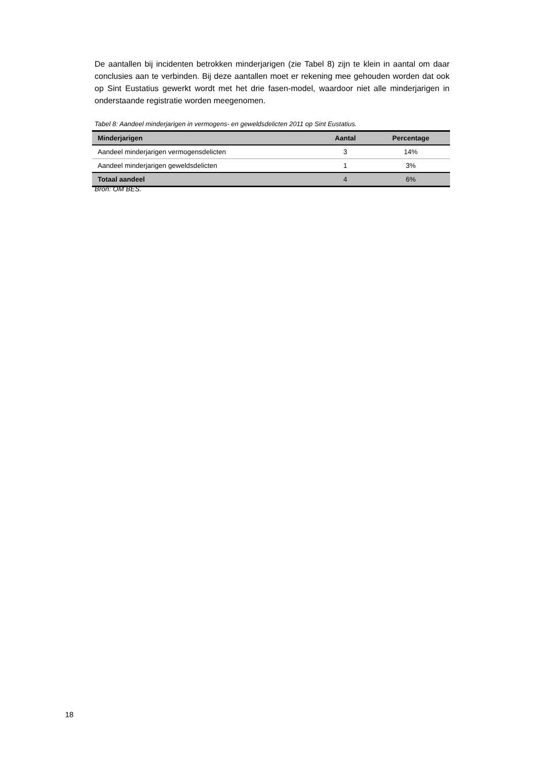De aantallen bij incidenten betrokken minderjarigen (zie Tabel 8) zijn te klein in aantal om daar conclusies aan te verbinden. Bij deze aantallen moet er rekening mee gehouden worden dat ook op Sint Eustatius gewerkt wordt met het drie fasen-model, waardoor niet alle minderjarigen in onderstaande registratie worden meegenomen.
Tabel 8: Aandeel minderjarigen in vermogens- en geweldsdelicten 2011 op Sint Eustatius.
| Minderjarigen | Aantal | Percentage |
| --- | --- | --- |
| Aandeel minderjarigen vermogensdelicten | 3 | 14% |
| Aandeel minderjarigen geweldsdelicten | 1 | 3% |
| Totaal aandeel | 4 | 6% |
Bron: OM BES.
18